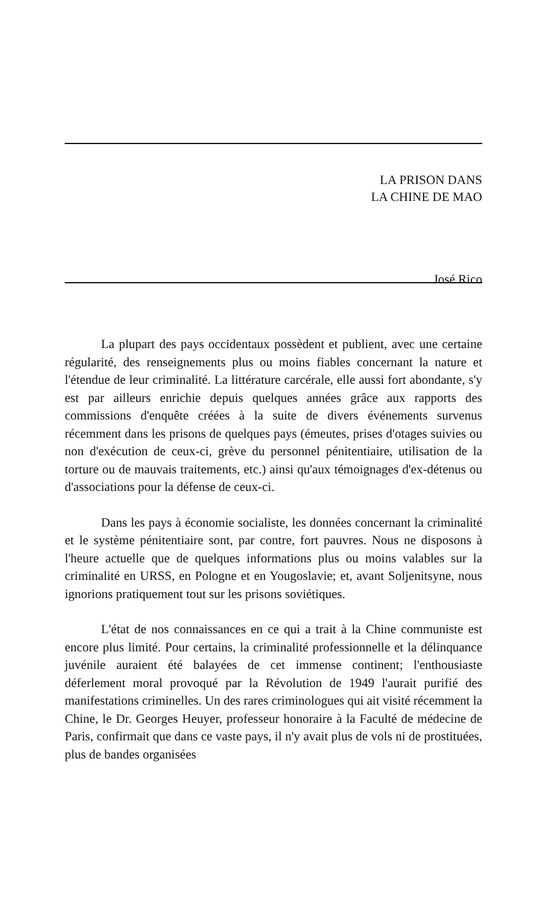LA PRISON DANS
LA CHINE DE MAO
José Rico
La plupart des pays occidentaux possèdent et publient, avec une certaine régularité, des renseignements plus ou moins fiables concernant la nature et l'étendue de leur criminalité. La littérature carcérale, elle aussi fort abondante, s'y est par ailleurs enrichie depuis quelques années grâce aux rapports des commissions d'enquête créées à la suite de divers événements survenus récemment dans les prisons de quelques pays (émeutes, prises d'otages suivies ou non d'exécution de ceux-ci, grève du personnel pénitentiaire, utilisation de la torture ou de mauvais traitements, etc.) ainsi qu'aux témoignages d'ex-détenus ou d'associations pour la défense de ceux-ci.
Dans les pays à économie socialiste, les données concernant la criminalité et le système pénitentiaire sont, par contre, fort pauvres. Nous ne disposons à l'heure actuelle que de quelques informations plus ou moins valables sur la criminalité en URSS, en Pologne et en Yougoslavie; et, avant Soljenitsyne, nous ignorions pratiquement tout sur les prisons soviétiques.
L'état de nos connaissances en ce qui a trait à la Chine communiste est encore plus limité. Pour certains, la criminalité professionnelle et la délinquance juvénile auraient été balayées de cet immense continent; l'enthousiaste déferlement moral provoqué par la Révolution de 1949 l'aurait purifié des manifestations criminelles. Un des rares criminologues qui ait visité récemment la Chine, le Dr. Georges Heuyer, professeur honoraire à la Faculté de médecine de Paris, confirmait que dans ce vaste pays, il n'y avait plus de vols ni de prostituées, plus de bandes organisées